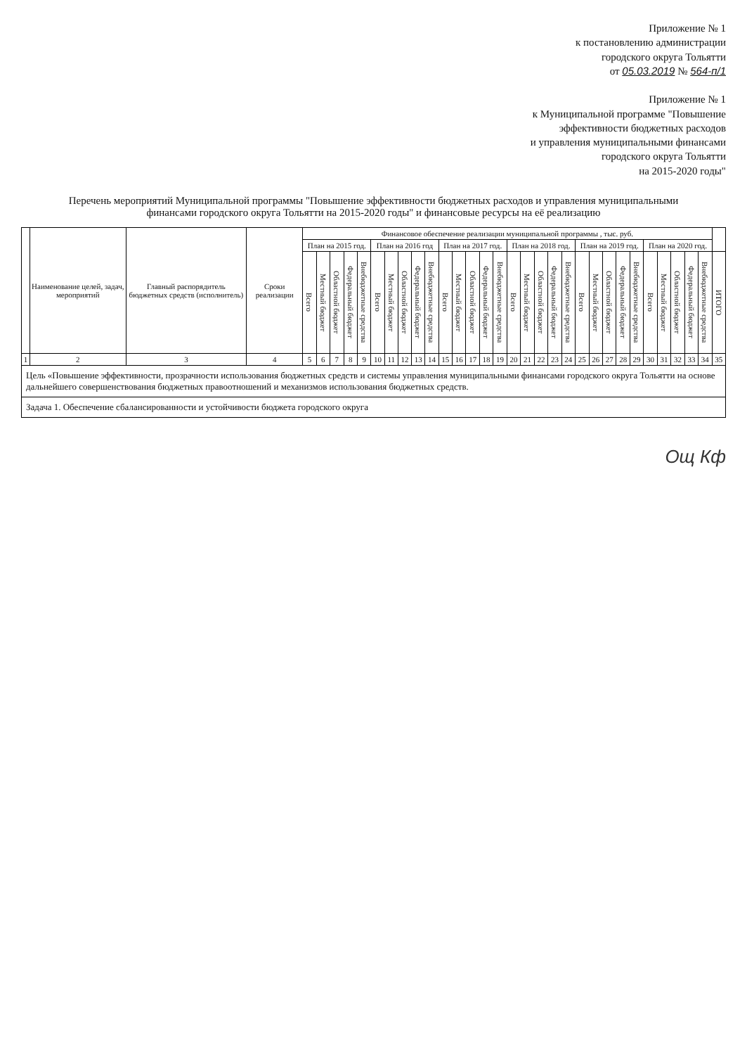Приложение № 1
к постановлению администрации
городского округа Тольятти
от 05.03.2019 № 564-п/1
Приложение № 1
к Муниципальной программе "Повышение
эффективности бюджетных расходов
и управления муниципальными финансами
городского округа Тольятти
на 2015-2020 годы"
Перечень мероприятий Муниципальной программы "Повышение эффективности бюджетных расходов и управления муниципальными финансами городского округа Тольятти на 2015-2020 годы" и финансовые ресурсы на её реализацию
| | Наименование целей, задач, мероприятий | Главный распорядитель бюджетных средств (исполнитель) | Сроки реализации | Финансовое обеспечение реализации муниципальной программы , тыс. руб. | | | | | | | | | | | | | | | | | | | | | | | | | | | | | | |
| --- | --- | --- | --- | --- | --- | --- | --- | --- | --- | --- | --- | --- | --- | --- | --- | --- | --- | --- | --- | --- | --- | --- | --- | --- | --- | --- | --- | --- | --- | --- | --- | --- | --- | --- |
| | | | | План на 2015 год. | | | | | План на 2016 год | | | | | План на 2017 год. | | | | | План на 2018 год. | | | | | План на 2019 год. | | | | | План на 2020 год. | | | | | |
| | | | | Всего | Местный бюджет | Областной бюджет | Федеральный бюджет | Внебюджетные средства | Всего | Местный бюджет | Областной бюджет | Федеральный бюджет | Внебюджетные средства | Всего | Местный бюджет | Областной бюджет | Федеральный бюджет | Внебюджетные средства | Всего | Местный бюджет | Областной бюджет | Федеральный бюджет | Внебюджетные средства | Всего | Местный бюджет | Областной бюджет | Федеральный бюджет | Внебюджетные средства | Всего | Местный бюджет | Областной бюджет | Федеральный бюджет | Внебюджетные средства | ИТОГО |
| 1 | 2 | 3 | 4 | 5 | 6 | 7 | 8 | 9 | 10 | 11 | 12 | 13 | 14 | 15 | 16 | 17 | 18 | 19 | 20 | 21 | 22 | 23 | 24 | 25 | 26 | 27 | 28 | 29 | 30 | 31 | 32 | 33 | 34 | 35 |
| Цель «Повышение эффективности, прозрачности использования бюджетных средств и системы управления муниципальными финансами городского округа Тольятти на основе дальнейшего совершенствования бюджетных правоотношений и механизмов использования бюджетных средств. | | | | | | | | | | | | | | | | | | | | | | | | | | | | | | | | | | |
| Задача 1. Обеспечение сбалансированности и устойчивости бюджета городского округа | | | | | | | | | | | | | | | | | | | | | | | | | | | | | | | | | | |
Ощ Кф